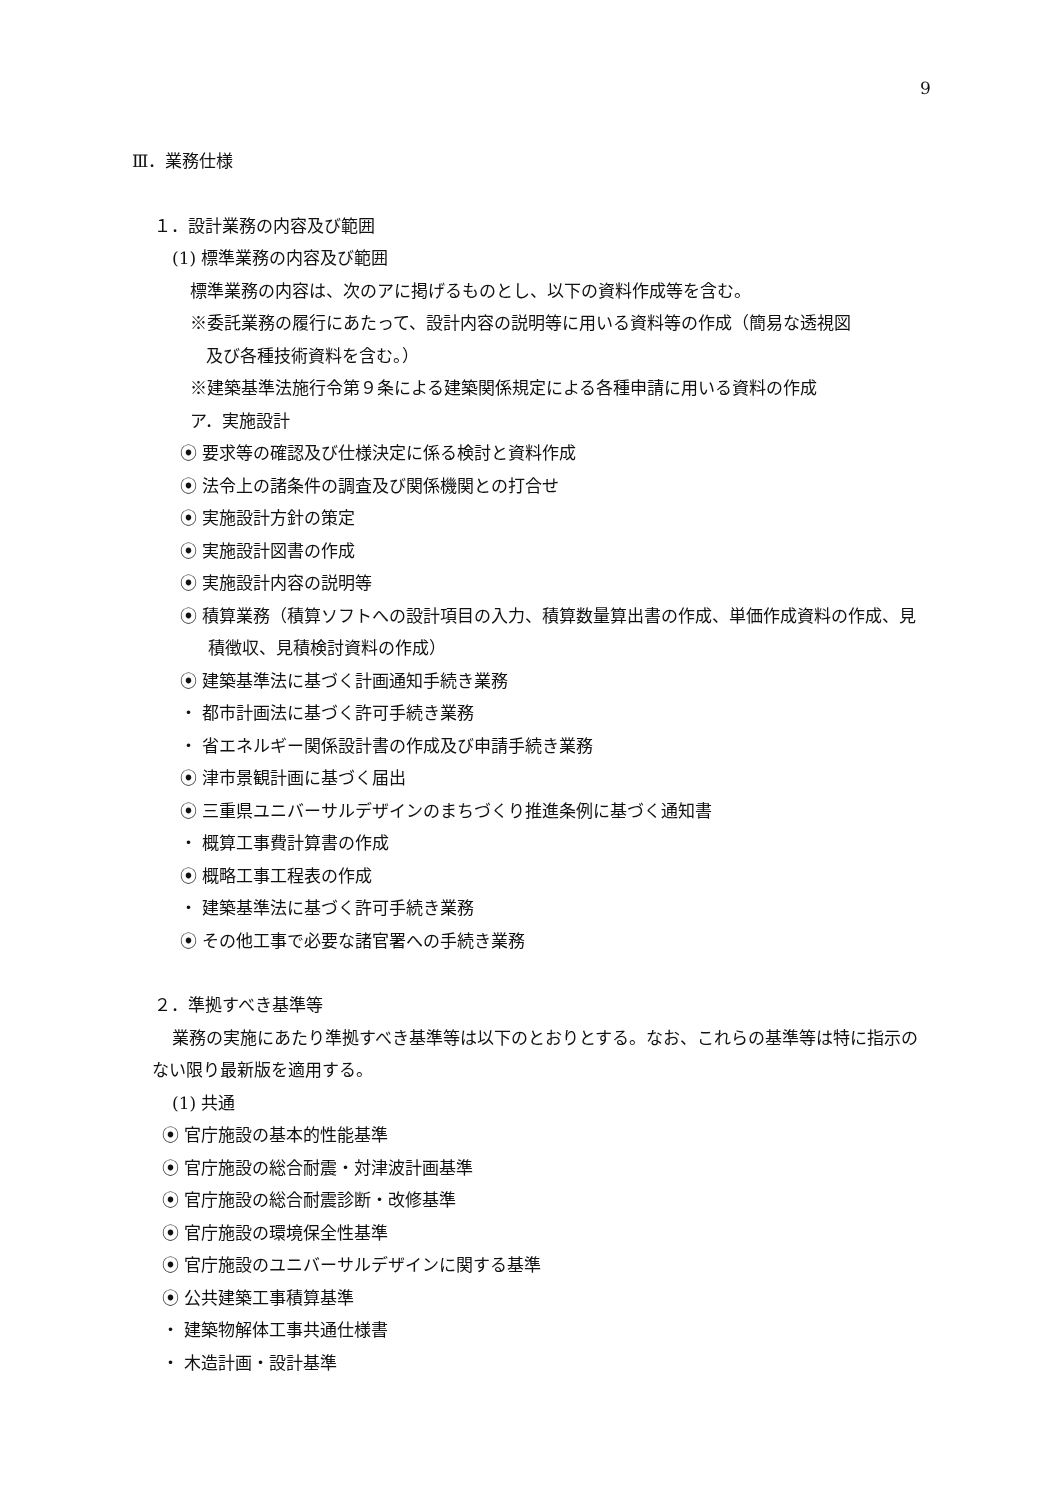9
Ⅲ．業務仕様
１．設計業務の内容及び範囲
(1) 標準業務の内容及び範囲
標準業務の内容は、次のアに掲げるものとし、以下の資料作成等を含む。
※委託業務の履行にあたって、設計内容の説明等に用いる資料等の作成（簡易な透視図
及び各種技術資料を含む。）
※建築基準法施行令第９条による建築関係規定による各種申請に用いる資料の作成
ア．実施設計
⦿ 要求等の確認及び仕様決定に係る検討と資料作成
⦿ 法令上の諸条件の調査及び関係機関との打合せ
⦿ 実施設計方針の策定
⦿ 実施設計図書の作成
⦿ 実施設計内容の説明等
⦿ 積算業務（積算ソフトへの設計項目の入力、積算数量算出書の作成、単価作成資料の作成、見積徴収、見積検討資料の作成）
⦿ 建築基準法に基づく計画通知手続き業務
・ 都市計画法に基づく許可手続き業務
・ 省エネルギー関係設計書の作成及び申請手続き業務
⦿ 津市景観計画に基づく届出
⦿ 三重県ユニバーサルデザインのまちづくり推進条例に基づく通知書
・ 概算工事費計算書の作成
⦿ 概略工事工程表の作成
・ 建築基準法に基づく許可手続き業務
⦿ その他工事で必要な諸官署への手続き業務
２．準拠すべき基準等
業務の実施にあたり準拠すべき基準等は以下のとおりとする。なお、これらの基準等は特に指示のない限り最新版を適用する。
(1) 共通
⦿ 官庁施設の基本的性能基準
⦿ 官庁施設の総合耐震・対津波計画基準
⦿ 官庁施設の総合耐震診断・改修基準
⦿ 官庁施設の環境保全性基準
⦿ 官庁施設のユニバーサルデザインに関する基準
⦿ 公共建築工事積算基準
・ 建築物解体工事共通仕様書
・ 木造計画・設計基準